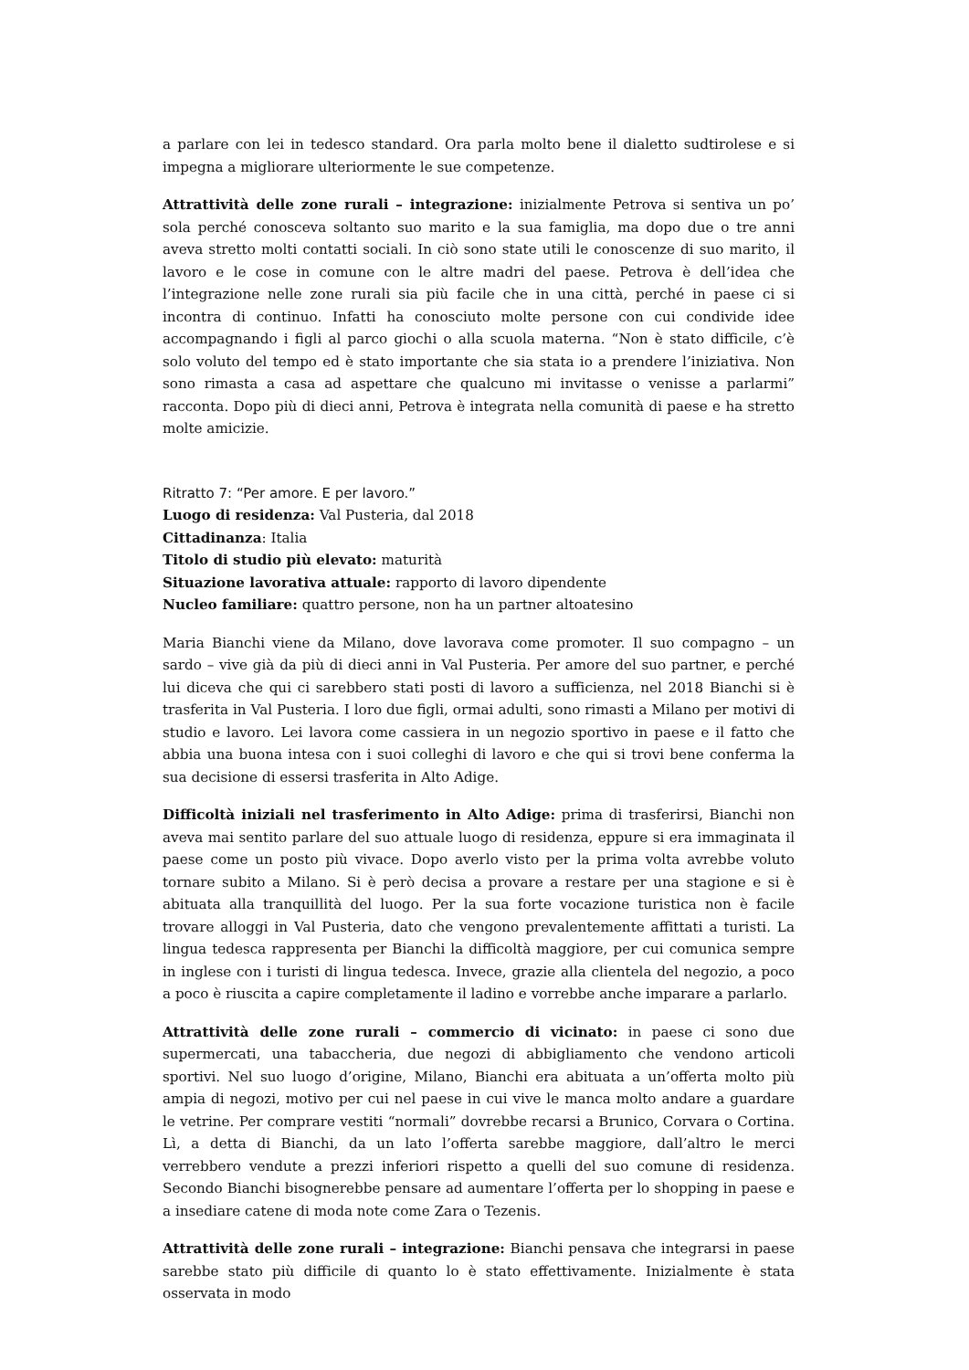a parlare con lei in tedesco standard. Ora parla molto bene il dialetto sudtirolese e si impegna a migliorare ulteriormente le sue competenze.
Attrattività delle zone rurali – integrazione: inizialmente Petrova si sentiva un po’ sola perché conosceva soltanto suo marito e la sua famiglia, ma dopo due o tre anni aveva stretto molti contatti sociali. In ciò sono state utili le conoscenze di suo marito, il lavoro e le cose in comune con le altre madri del paese. Petrova è dell’idea che l’integrazione nelle zone rurali sia più facile che in una città, perché in paese ci si incontra di continuo. Infatti ha conosciuto molte persone con cui condivide idee accompagnando i figli al parco giochi o alla scuola materna. “Non è stato difficile, c’è solo voluto del tempo ed è stato importante che sia stata io a prendere l’iniziativa. Non sono rimasta a casa ad aspettare che qualcuno mi invitasse o venisse a parlarmi” racconta. Dopo più di dieci anni, Petrova è integrata nella comunità di paese e ha stretto molte amicizie.
Ritratto 7: “Per amore. E per lavoro.”
Luogo di residenza: Val Pusteria, dal 2018
Cittadinanza: Italia
Titolo di studio più elevato: maturità
Situazione lavorativa attuale: rapporto di lavoro dipendente
Nucleo familiare: quattro persone, non ha un partner altoatesino
Maria Bianchi viene da Milano, dove lavorava come promoter. Il suo compagno – un sardo – vive già da più di dieci anni in Val Pusteria. Per amore del suo partner, e perché lui diceva che qui ci sarebbero stati posti di lavoro a sufficienza, nel 2018 Bianchi si è trasferita in Val Pusteria. I loro due figli, ormai adulti, sono rimasti a Milano per motivi di studio e lavoro. Lei lavora come cassiera in un negozio sportivo in paese e il fatto che abbia una buona intesa con i suoi colleghi di lavoro e che qui si trovi bene conferma la sua decisione di essersi trasferita in Alto Adige.
Difficoltà iniziali nel trasferimento in Alto Adige: prima di trasferirsi, Bianchi non aveva mai sentito parlare del suo attuale luogo di residenza, eppure si era immaginata il paese come un posto più vivace. Dopo averlo visto per la prima volta avrebbe voluto tornare subito a Milano. Si è però decisa a provare a restare per una stagione e si è abituata alla tranquillità del luogo. Per la sua forte vocazione turistica non è facile trovare alloggi in Val Pusteria, dato che vengono prevalentemente affittati a turisti. La lingua tedesca rappresenta per Bianchi la difficoltà maggiore, per cui comunica sempre in inglese con i turisti di lingua tedesca. Invece, grazie alla clientela del negozio, a poco a poco è riuscita a capire completamente il ladino e vorrebbe anche imparare a parlarlo.
Attrattività delle zone rurali – commercio di vicinato: in paese ci sono due supermercati, una tabaccheria, due negozi di abbigliamento che vendono articoli sportivi. Nel suo luogo d’origine, Milano, Bianchi era abituata a un’offerta molto più ampia di negozi, motivo per cui nel paese in cui vive le manca molto andare a guardare le vetrine. Per comprare vestiti “normali” dovrebbe recarsi a Brunico, Corvara o Cortina. Lì, a detta di Bianchi, da un lato l’offerta sarebbe maggiore, dall’altro le merci verrebbero vendute a prezzi inferiori rispetto a quelli del suo comune di residenza. Secondo Bianchi bisognerebbe pensare ad aumentare l’offerta per lo shopping in paese e a insediare catene di moda note come Zara o Tezenis.
Attrattività delle zone rurali – integrazione: Bianchi pensava che integrarsi in paese sarebbe stato più difficile di quanto lo è stato effettivamente. Inizialmente è stata osservata in modo